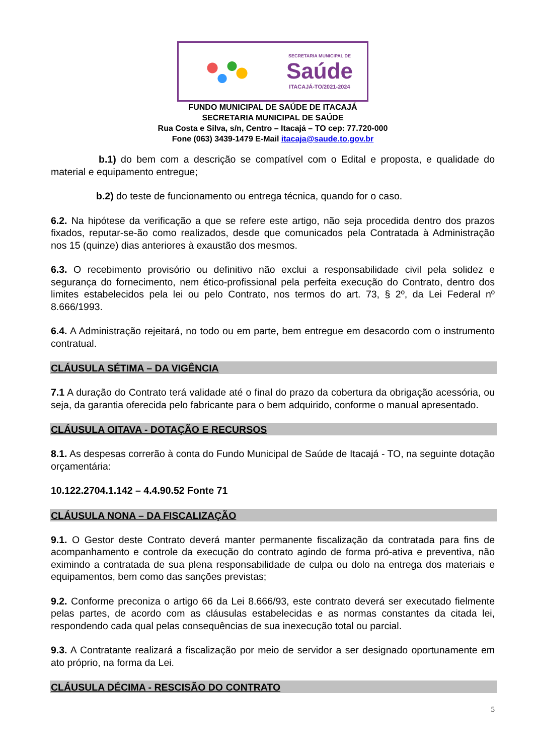SECRETARIA MUNICIPAL DE
Saúde
ITACAJÁ-TO/2021-2024
FUNDO MUNICIPAL DE SAÚDE DE ITACAJÁ
SECRETARIA MUNICIPAL DE SAÚDE
Rua Costa e Silva, s/n, Centro – Itacajá – TO cep: 77.720-000
Fone (063) 3439-1479 E-Mail itacaja@saude.to.gov.br
b.1) do bem com a descrição se compatível com o Edital e proposta, e qualidade do material e equipamento entregue;
b.2) do teste de funcionamento ou entrega técnica, quando for o caso.
6.2. Na hipótese da verificação a que se refere este artigo, não seja procedida dentro dos prazos fixados, reputar-se-ão como realizados, desde que comunicados pela Contratada à Administração nos 15 (quinze) dias anteriores à exaustão dos mesmos.
6.3. O recebimento provisório ou definitivo não exclui a responsabilidade civil pela solidez e segurança do fornecimento, nem ético-profissional pela perfeita execução do Contrato, dentro dos limites estabelecidos pela lei ou pelo Contrato, nos termos do art. 73, § 2º, da Lei Federal nº 8.666/1993.
6.4. A Administração rejeitará, no todo ou em parte, bem entregue em desacordo com o instrumento contratual.
CLÁUSULA SÉTIMA – DA VIGÊNCIA
7.1 A duração do Contrato terá validade até o final do prazo da cobertura da obrigação acessória, ou seja, da garantia oferecida pelo fabricante para o bem adquirido, conforme o manual apresentado.
CLÁUSULA OITAVA - DOTAÇÃO E RECURSOS
8.1. As despesas correrão à conta do Fundo Municipal de Saúde de Itacajá - TO, na seguinte dotação orçamentária:
10.122.2704.1.142 – 4.4.90.52 Fonte 71
CLÁUSULA NONA – DA FISCALIZAÇÃO
9.1. O Gestor deste Contrato deverá manter permanente fiscalização da contratada para fins de acompanhamento e controle da execução do contrato agindo de forma pró-ativa e preventiva, não eximindo a contratada de sua plena responsabilidade de culpa ou dolo na entrega dos materiais e equipamentos, bem como das sanções previstas;
9.2. Conforme preconiza o artigo 66 da Lei 8.666/93, este contrato deverá ser executado fielmente pelas partes, de acordo com as cláusulas estabelecidas e as normas constantes da citada lei, respondendo cada qual pelas consequências de sua inexecução total ou parcial.
9.3. A Contratante realizará a fiscalização por meio de servidor a ser designado oportunamente em ato próprio, na forma da Lei.
CLÁUSULA DÉCIMA - RESCISÃO DO CONTRATO
5